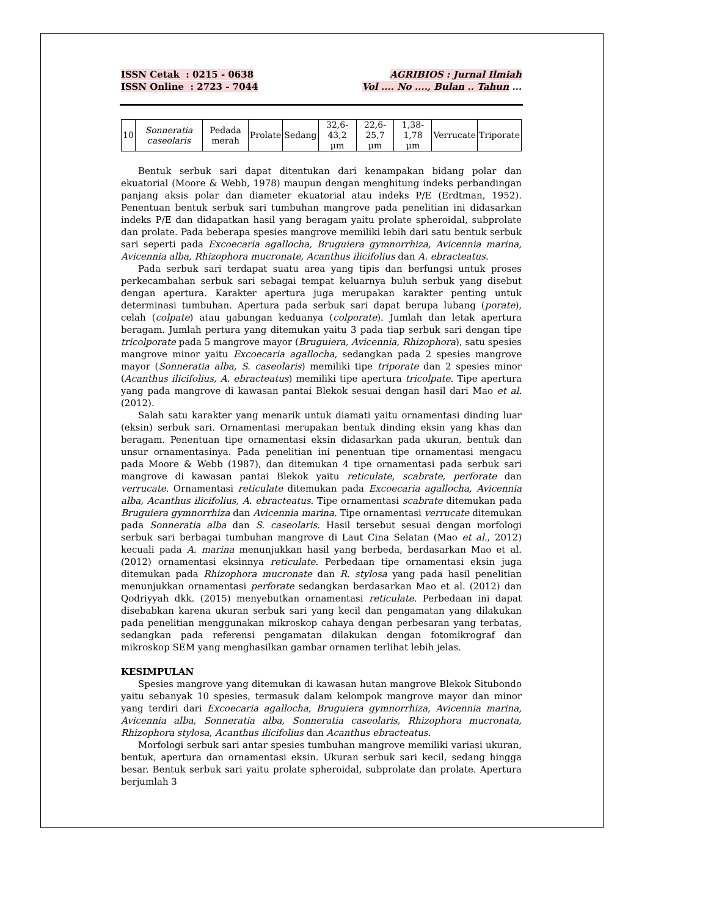ISSN Cetak : 0215 - 0638
ISSN Online : 2723 - 7044
AGRIBIOS : Jurnal Ilmiah
Vol .... No ...., Bulan .. Tahun ...
| 10 | Sonneratia caseolaris | Pedada merah | Prolate | Sedang | 32,6-43,2 µm | 22,6-25,7 µm | 1,38-1,78 µm | Verrucate | Triporate |
Bentuk serbuk sari dapat ditentukan dari kenampakan bidang polar dan ekuatorial (Moore & Webb, 1978) maupun dengan menghitung indeks perbandingan panjang aksis polar dan diameter ekuatorial atau indeks P/E (Erdtman, 1952). Penentuan bentuk serbuk sari tumbuhan mangrove pada penelitian ini didasarkan indeks P/E dan didapatkan hasil yang beragam yaitu prolate spheroidal, subprolate dan prolate. Pada beberapa spesies mangrove memiliki lebih dari satu bentuk serbuk sari seperti pada Excoecaria agallocha, Bruguiera gymnorrhiza, Avicennia marina, Avicennia alba, Rhizophora mucronate, Acanthus ilicifolius dan A. ebracteatus.
Pada serbuk sari terdapat suatu area yang tipis dan berfungsi untuk proses perkecambahan serbuk sari sebagai tempat keluarnya buluh serbuk yang disebut dengan apertura. Karakter apertura juga merupakan karakter penting untuk determinasi tumbuhan. Apertura pada serbuk sari dapat berupa lubang (porate), celah (colpate) atau gabungan keduanya (colporate). Jumlah dan letak apertura beragam. Jumlah pertura yang ditemukan yaitu 3 pada tiap serbuk sari dengan tipe tricolporate pada 5 mangrove mayor (Bruguiera, Avicennia, Rhizophora), satu spesies mangrove minor yaitu Excoecaria agallocha, sedangkan pada 2 spesies mangrove mayor (Sonneratia alba, S. caseolaris) memiliki tipe triporate dan 2 spesies minor (Acanthus ilicifolius, A. ebracteatus) memiliki tipe apertura tricolpate. Tipe apertura yang pada mangrove di kawasan pantai Blekok sesuai dengan hasil dari Mao et al. (2012).
Salah satu karakter yang menarik untuk diamati yaitu ornamentasi dinding luar (eksin) serbuk sari. Ornamentasi merupakan bentuk dinding eksin yang khas dan beragam. Penentuan tipe ornamentasi eksin didasarkan pada ukuran, bentuk dan unsur ornamentasinya. Pada penelitian ini penentuan tipe ornamentasi mengacu pada Moore & Webb (1987), dan ditemukan 4 tipe ornamentasi pada serbuk sari mangrove di kawasan pantai Blekok yaitu reticulate, scabrate, perforate dan verrucate. Ornamentasi reticulate ditemukan pada Excoecaria agallocha, Avicennia alba, Acanthus ilicifolius, A. ebracteatus. Tipe ornamentasi scabrate ditemukan pada Bruguiera gymnorrhiza dan Avicennia marina. Tipe ornamentasi verrucate ditemukan pada Sonneratia alba dan S. caseolaris. Hasil tersebut sesuai dengan morfologi serbuk sari berbagai tumbuhan mangrove di Laut Cina Selatan (Mao et al., 2012) kecuali pada A. marina menunjukkan hasil yang berbeda, berdasarkan Mao et al. (2012) ornamentasi eksinnya reticulate. Perbedaan tipe ornamentasi eksin juga ditemukan pada Rhizophora mucronate dan R. stylosa yang pada hasil penelitian menunjukkan ornamentasi perforate sedangkan berdasarkan Mao et al. (2012) dan Qodriyyah dkk. (2015) menyebutkan ornamentasi reticulate. Perbedaan ini dapat disebabkan karena ukuran serbuk sari yang kecil dan pengamatan yang dilakukan pada penelitian menggunakan mikroskop cahaya dengan perbesaran yang terbatas, sedangkan pada referensi pengamatan dilakukan dengan fotomikrograf dan mikroskop SEM yang menghasilkan gambar ornamen terlihat lebih jelas.
KESIMPULAN
Spesies mangrove yang ditemukan di kawasan hutan mangrove Blekok Situbondo yaitu sebanyak 10 spesies, termasuk dalam kelompok mangrove mayor dan minor yang terdiri dari Excoecaria agallocha, Bruguiera gymnorrhiza, Avicennia marina, Avicennia alba, Sonneratia alba, Sonneratia caseolaris, Rhizophora mucronata, Rhizophora stylosa, Acanthus ilicifolius dan Acanthus ebracteatus.
Morfologi serbuk sari antar spesies tumbuhan mangrove memiliki variasi ukuran, bentuk, apertura dan ornamentasi eksin. Ukuran serbuk sari kecil, sedang hingga besar. Bentuk serbuk sari yaitu prolate spheroidal, subprolate dan prolate. Apertura berjumlah 3